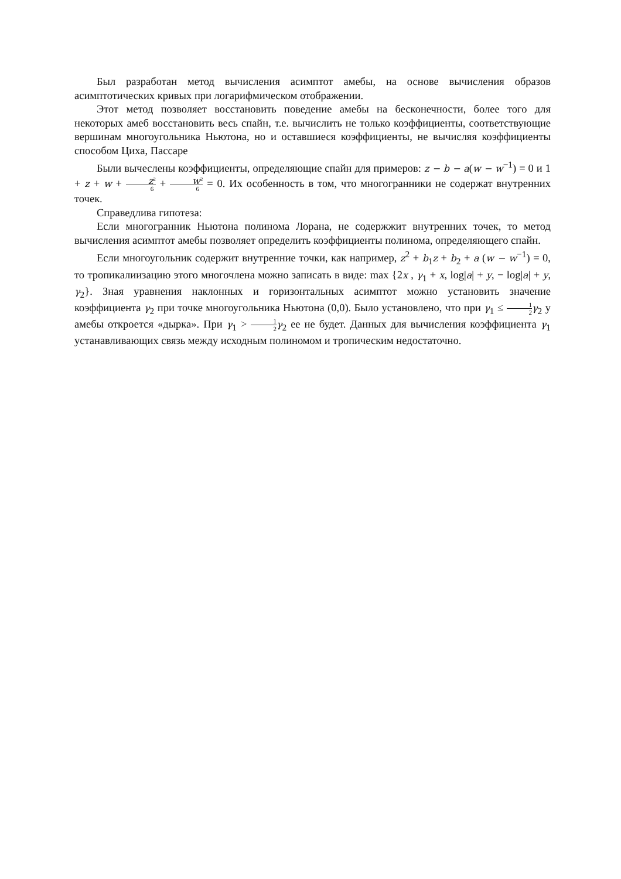Был разработан метод вычисления асимптот амебы, на основе вычисления образов асимптотических кривых при логарифмическом отображении.
Этот метод позволяет восстановить поведение амебы на бесконечности, более того для некоторых амеб восстановить весь спайн, т.е. вычислить не только коэффициенты, соответствующие вершинам многоугольника Ньютона, но и оставшиеся коэффициенты, не вычисляя коэффициенты способом Циха, Пассаре
Были вычеслены коэффициенты, определяющие спайн для примеров: z − b − a(w − w<sup>−1</sup>) = 0 и 1 + z + w + z<sup>2</sup> 6 + w<sup>2</sup> 6 = 0. Их особенность в том, что многогранники не содержат внутренних точек.
Справедлива гипотеза:
Если многогранник Ньютона полинома Лорана, не содержжит внутренних точек, то метод вычисления асимптот амебы позволяет определить коэффициенты полинома, определяющего спайн.
Если многоугольник содержит внутренние точки, как например, z<sup>2</sup> + b<sub>1</sub>z + b<sub>2</sub> + a (w − w<sup>−1</sup>) = 0, то тропикалиизацию этого многочлена можно записать в виде: max {2x , γ<sub>1</sub> + x, log|a| + y, − log|a| + y, γ<sub>2</sub>}. Зная уравнения наклонных и горизонтальных асимптот можно установить значение коэффициента γ<sub>2</sub> при точке многоугольника Ньютона (0,0). Было установлено, что при γ<sub>1</sub> ≤ 1 2 γ<sub>2</sub> у амебы откроется «дырка». При γ<sub>1</sub> > 1 2 γ<sub>2</sub> ее не будет. Данных для вычисления коэффициента γ<sub>1</sub> устанавливающих связь между исходным полиномом и тропическим недостаточно.